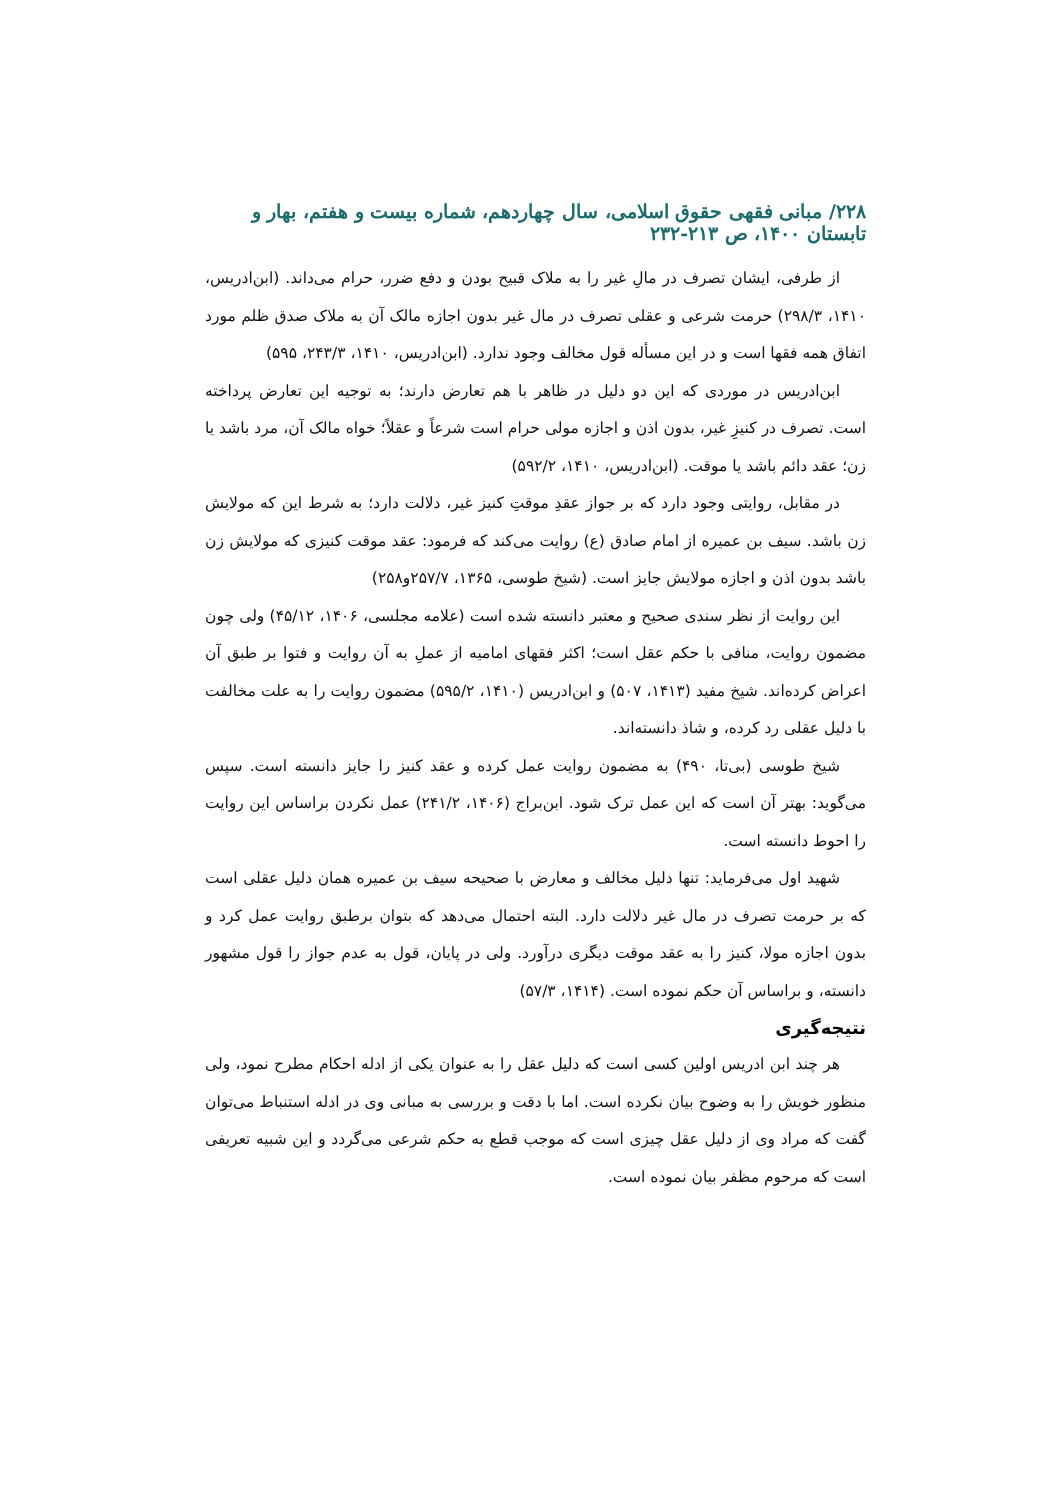۲۲۸/ مبانی فقهی حقوق اسلامی، سال چهاردهم، شماره بیست و هفتم، بهار و تابستان ۱۴۰۰، ص ۲۱۳-۲۳۲
از طرفی، ایشان تصرف در مالِ غیر را به ملاک قبیح بودن و دفع ضرر، حرام می‌داند. (ابن‌ادریس، ۱۴۱۰، ۲۹۸/۳) حرمت شرعی و عقلی تصرف در مال غیر بدون اجازه مالک آن به ملاک صدق ظلم مورد اتفاق همه فقها است و در این مسأله قول مخالف وجود ندارد. (ابن‌ادریس، ۱۴۱۰، ۲۴۳/۳، ۵۹۵)
ابن‌ادریس در موردی که این دو دلیل در ظاهر با هم تعارض دارند؛ به توجیه این تعارض پرداخته است. تصرف در کنیزِ غیر، بدون اذن و اجازه مولی حرام است شرعاً و عقلاً؛ خواه مالک آن، مرد باشد یا زن؛ عقد دائم باشد یا موقت. (ابن‌ادریس، ۱۴۱۰، ۵۹۲/۲)
در مقابل، روایتی وجود دارد که بر جواز عقدِ موقتِ کنیز غیر، دلالت دارد؛ به شرط این که مولایش زن باشد. سیف بن عمیره از امام صادق (ع) روایت می‌کند که فرمود: عقد موقت کنیزی که مولایش زن باشد بدون اذن و اجازه مولایش جایز است. (شیخ طوسی، ۱۳۶۵، ۲۵۷/۷و۲۵۸)
این روایت از نظر سندی صحیح و معتبر دانسته شده است (علامه مجلسی، ۱۴۰۶، ۴۵/۱۲) ولی چون مضمون روایت، منافی با حکم عقل است؛ اکثر فقهای امامیه از عملِ به آن روایت و فتوا بر طبق آن اعراض کرده‌اند. شیخ مفید (۱۴۱۳، ۵۰۷) و ابن‌ادریس (۱۴۱۰، ۵۹۵/۲) مضمون روایت را به علت مخالفت با دلیل عقلی رد کرده، و شاذ دانسته‌اند.
شیخ طوسی (بی‌تا، ۴۹۰) به مضمون روایت عمل کرده و عقد کنیز را جایز دانسته است. سپس می‌گوید: بهتر آن است که این عمل ترک شود. ابن‌براج (۱۴۰۶، ۲۴۱/۲) عمل نکردن براساس این روایت را احوط دانسته است.
شهید اول می‌فرماید: تنها دلیل مخالف و معارض با صحیحه سیف بن عمیره همان دلیل عقلی است که بر حرمت تصرف در مال غیر دلالت دارد. البته احتمال می‌دهد که بتوان برطبق روایت عمل کرد و بدون اجازه مولا، کنیز را به عقد موقت دیگری درآورد. ولی در پایان، قول به عدم جواز را قول مشهور دانسته، و براساس آن حکم نموده است. (۱۴۱۴، ۵۷/۳)
نتیجه‌گیری
هر چند ابن ادریس اولین کسی است که دلیل عقل را به عنوان یکی از ادله احکام مطرح نمود، ولی منظور خویش را به وضوح بیان نکرده است. اما با دقت و بررسی به مبانی وی در ادله استنباط می‌توان گفت که مراد وی از دلیل عقل چیزی است که موجب قطع به حکم شرعی می‌گردد و این شبیه تعریفی است که مرحوم مظفر بیان نموده است.